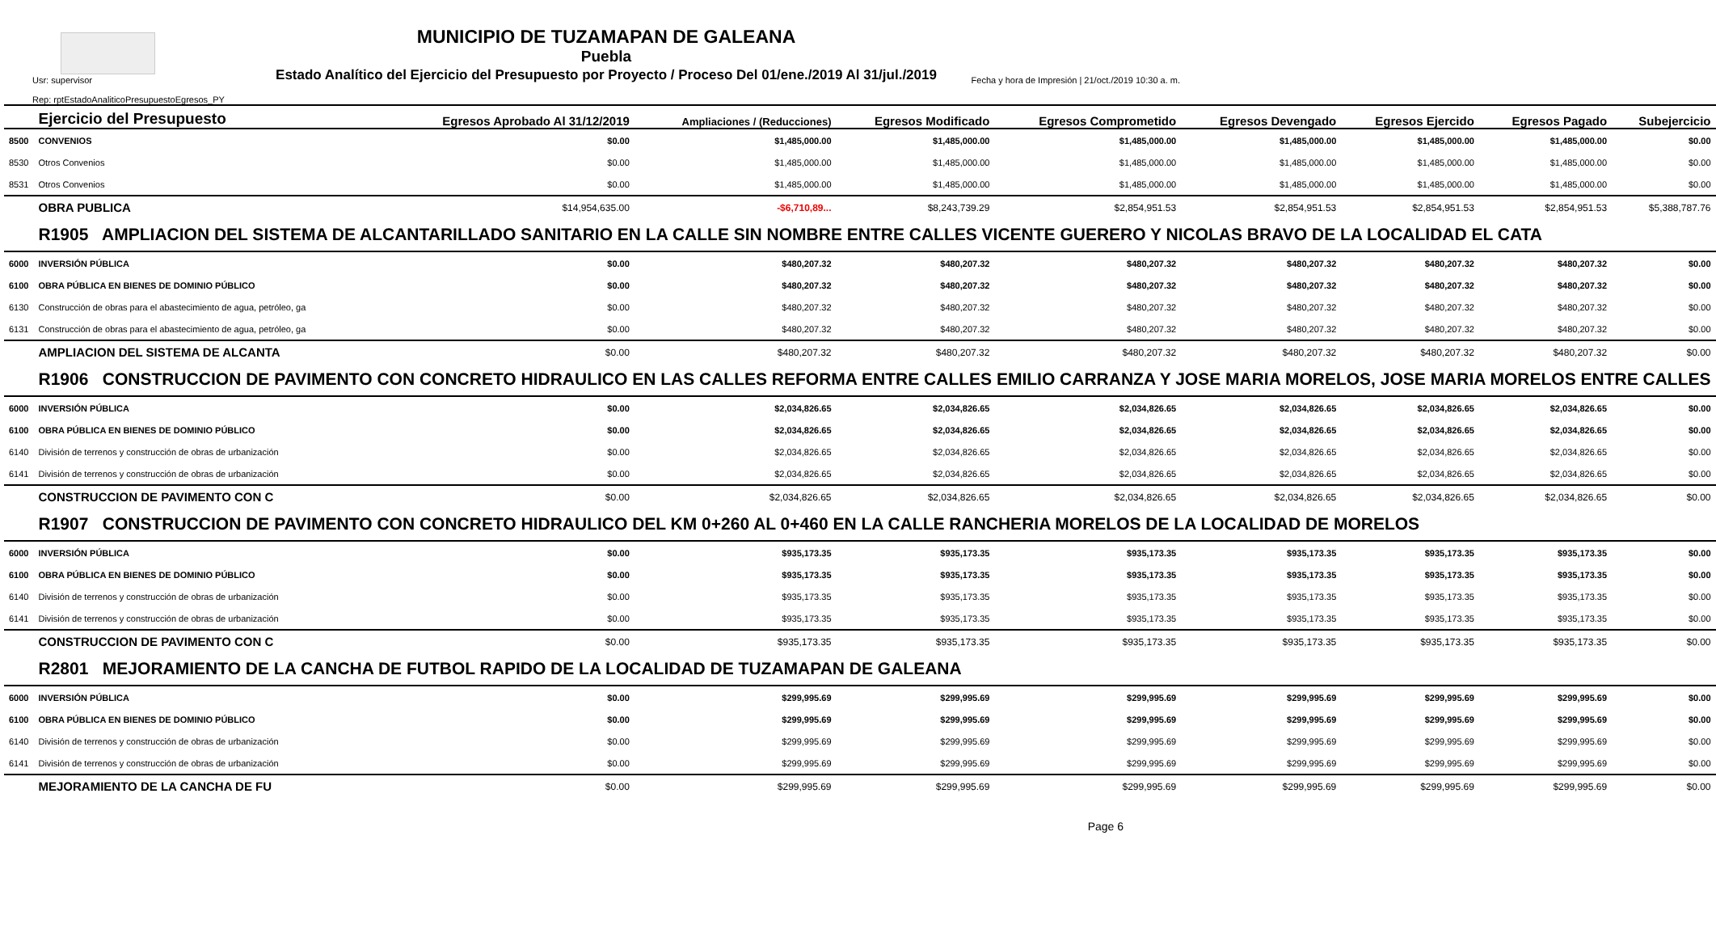MUNICIPIO DE TUZAMAPAN DE GALEANA
Puebla
Estado Analítico del Ejercicio del Presupuesto por Proyecto / Proceso Del 01/ene./2019 Al 31/jul./2019
Usr: supervisor
Rep: rptEstadoAnaliticoPresupuestoEgresos_PY
Fecha y hora de Impresión | 21/oct./2019 10:30 a. m.
| | Ejercicio del Presupuesto | Egresos Aprobado Al 31/12/2019 | Ampliaciones / (Reducciones) | Egresos Modificado | Egresos Comprometido | Egresos Devengado | Egresos Ejercido | Egresos Pagado | Subejercicio |
| --- | --- | --- | --- | --- | --- | --- | --- | --- | --- |
| 8500 | CONVENIOS | $0.00 | $1,485,000.00 | $1,485,000.00 | $1,485,000.00 | $1,485,000.00 | $1,485,000.00 | $1,485,000.00 | $0.00 |
| 8530 | Otros Convenios | $0.00 | $1,485,000.00 | $1,485,000.00 | $1,485,000.00 | $1,485,000.00 | $1,485,000.00 | $1,485,000.00 | $0.00 |
| 8531 | Otros Convenios | $0.00 | $1,485,000.00 | $1,485,000.00 | $1,485,000.00 | $1,485,000.00 | $1,485,000.00 | $1,485,000.00 | $0.00 |
| | OBRA PUBLICA | $14,954,635.00 | -$6,710,89... | $8,243,739.29 | $2,854,951.53 | $2,854,951.53 | $2,854,951.53 | $2,854,951.53 | $5,388,787.76 |
| | R1905 AMPLIACION DEL SISTEMA DE ALCANTARILLADO SANITARIO EN LA CALLE SIN NOMBRE ENTRE CALLES VICENTE GUERERO Y NICOLAS BRAVO DE LA LOCALIDAD EL CATA | | | | | | | | |
| 6000 | INVERSIÓN PÚBLICA | $0.00 | $480,207.32 | $480,207.32 | $480,207.32 | $480,207.32 | $480,207.32 | $480,207.32 | $0.00 |
| 6100 | OBRA PÚBLICA EN BIENES DE DOMINIO PÚBLICO | $0.00 | $480,207.32 | $480,207.32 | $480,207.32 | $480,207.32 | $480,207.32 | $480,207.32 | $0.00 |
| 6130 | Construcción de obras para el abastecimiento de agua, petróleo, ga | $0.00 | $480,207.32 | $480,207.32 | $480,207.32 | $480,207.32 | $480,207.32 | $480,207.32 | $0.00 |
| 6131 | Construcción de obras para el abastecimiento de agua, petróleo, ga | $0.00 | $480,207.32 | $480,207.32 | $480,207.32 | $480,207.32 | $480,207.32 | $480,207.32 | $0.00 |
| | AMPLIACION DEL SISTEMA DE ALCANTA | $0.00 | $480,207.32 | $480,207.32 | $480,207.32 | $480,207.32 | $480,207.32 | $480,207.32 | $0.00 |
| | R1906 CONSTRUCCION DE PAVIMENTO CON CONCRETO HIDRAULICO EN LAS CALLES REFORMA ENTRE CALLES EMILIO CARRANZA Y JOSE MARIA MORELOS, JOSE MARIA MORELOS ENTRE CALLES | | | | | | | | |
| 6000 | INVERSIÓN PÚBLICA | $0.00 | $2,034,826.65 | $2,034,826.65 | $2,034,826.65 | $2,034,826.65 | $2,034,826.65 | $2,034,826.65 | $0.00 |
| 6100 | OBRA PÚBLICA EN BIENES DE DOMINIO PÚBLICO | $0.00 | $2,034,826.65 | $2,034,826.65 | $2,034,826.65 | $2,034,826.65 | $2,034,826.65 | $2,034,826.65 | $0.00 |
| 6140 | División de terrenos y construcción de obras de urbanización | $0.00 | $2,034,826.65 | $2,034,826.65 | $2,034,826.65 | $2,034,826.65 | $2,034,826.65 | $2,034,826.65 | $0.00 |
| 6141 | División de terrenos y construcción de obras de urbanización | $0.00 | $2,034,826.65 | $2,034,826.65 | $2,034,826.65 | $2,034,826.65 | $2,034,826.65 | $2,034,826.65 | $0.00 |
| | CONSTRUCCION DE PAVIMENTO CON C | $0.00 | $2,034,826.65 | $2,034,826.65 | $2,034,826.65 | $2,034,826.65 | $2,034,826.65 | $2,034,826.65 | $0.00 |
| | R1907 CONSTRUCCION DE PAVIMENTO CON CONCRETO HIDRAULICO DEL KM 0+260 AL 0+460 EN LA CALLE RANCHERIA MORELOS DE LA LOCALIDAD DE MORELOS | | | | | | | | |
| 6000 | INVERSIÓN PÚBLICA | $0.00 | $935,173.35 | $935,173.35 | $935,173.35 | $935,173.35 | $935,173.35 | $935,173.35 | $0.00 |
| 6100 | OBRA PÚBLICA EN BIENES DE DOMINIO PÚBLICO | $0.00 | $935,173.35 | $935,173.35 | $935,173.35 | $935,173.35 | $935,173.35 | $935,173.35 | $0.00 |
| 6140 | División de terrenos y construcción de obras de urbanización | $0.00 | $935,173.35 | $935,173.35 | $935,173.35 | $935,173.35 | $935,173.35 | $935,173.35 | $0.00 |
| 6141 | División de terrenos y construcción de obras de urbanización | $0.00 | $935,173.35 | $935,173.35 | $935,173.35 | $935,173.35 | $935,173.35 | $935,173.35 | $0.00 |
| | CONSTRUCCION DE PAVIMENTO CON C | $0.00 | $935,173.35 | $935,173.35 | $935,173.35 | $935,173.35 | $935,173.35 | $935,173.35 | $0.00 |
| | R2801 MEJORAMIENTO DE LA CANCHA DE FUTBOL RAPIDO DE LA LOCALIDAD DE TUZAMAPAN DE GALEANA | | | | | | | | |
| 6000 | INVERSIÓN PÚBLICA | $0.00 | $299,995.69 | $299,995.69 | $299,995.69 | $299,995.69 | $299,995.69 | $299,995.69 | $0.00 |
| 6100 | OBRA PÚBLICA EN BIENES DE DOMINIO PÚBLICO | $0.00 | $299,995.69 | $299,995.69 | $299,995.69 | $299,995.69 | $299,995.69 | $299,995.69 | $0.00 |
| 6140 | División de terrenos y construcción de obras de urbanización | $0.00 | $299,995.69 | $299,995.69 | $299,995.69 | $299,995.69 | $299,995.69 | $299,995.69 | $0.00 |
| 6141 | División de terrenos y construcción de obras de urbanización | $0.00 | $299,995.69 | $299,995.69 | $299,995.69 | $299,995.69 | $299,995.69 | $299,995.69 | $0.00 |
| | MEJORAMIENTO DE LA CANCHA DE FU | $0.00 | $299,995.69 | $299,995.69 | $299,995.69 | $299,995.69 | $299,995.69 | $299,995.69 | $0.00 |
Page 6